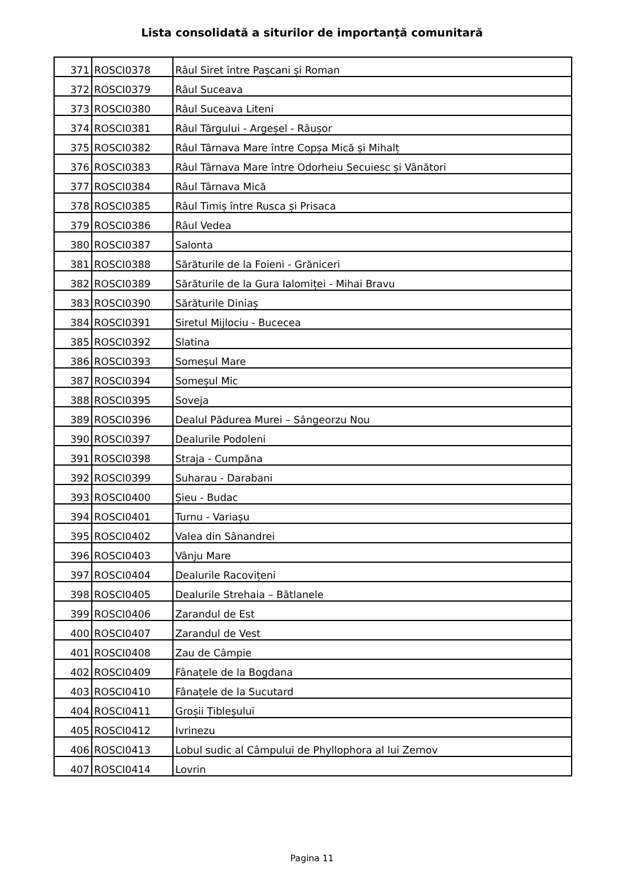Lista consolidată a siturilor de importanţă comunitară
| 371 | ROSCI0378 | Râul Siret între Pașcani și Roman |
| 372 | ROSCI0379 | Râul Suceava |
| 373 | ROSCI0380 | Râul Suceava Liteni |
| 374 | ROSCI0381 | Râul Târgului - Argeșel - Râușor |
| 375 | ROSCI0382 | Râul Târnava Mare între Copșa Mică și Mihalț |
| 376 | ROSCI0383 | Râul Târnava Mare între Odorheiu Secuiesc și Vânători |
| 377 | ROSCI0384 | Râul Târnava Mică |
| 378 | ROSCI0385 | Râul Timiș între Rusca și Prisaca |
| 379 | ROSCI0386 | Râul Vedea |
| 380 | ROSCI0387 | Salonta |
| 381 | ROSCI0388 | Sărăturile de la Foieni - Grăniceri |
| 382 | ROSCI0389 | Sărăturile de la Gura Ialomiței - Mihai Bravu |
| 383 | ROSCI0390 | Sărăturile Diniaș |
| 384 | ROSCI0391 | Siretul Mijlociu - Bucecea |
| 385 | ROSCI0392 | Slatina |
| 386 | ROSCI0393 | Someșul Mare |
| 387 | ROSCI0394 | Someșul Mic |
| 388 | ROSCI0395 | Soveja |
| 389 | ROSCI0396 | Dealul Pădurea Murei – Sângeorzu Nou |
| 390 | ROSCI0397 | Dealurile Podoleni |
| 391 | ROSCI0398 | Straja - Cumpăna |
| 392 | ROSCI0399 | Suharau - Darabani |
| 393 | ROSCI0400 | Șieu - Budac |
| 394 | ROSCI0401 | Turnu - Variașu |
| 395 | ROSCI0402 | Valea din Sânandrei |
| 396 | ROSCI0403 | Vânju Mare |
| 397 | ROSCI0404 | Dealurile Racovițeni |
| 398 | ROSCI0405 | Dealurile Strehaia – Bâtlanele |
| 399 | ROSCI0406 | Zarandul de Est |
| 400 | ROSCI0407 | Zarandul de Vest |
| 401 | ROSCI0408 | Zau de Câmpie |
| 402 | ROSCI0409 | Fânațele de la Bogdana |
| 403 | ROSCI0410 | Fânațele de la Sucutard |
| 404 | ROSCI0411 | Groșii Țibleșului |
| 405 | ROSCI0412 | Ivrinezu |
| 406 | ROSCI0413 | Lobul sudic al Câmpului de Phyllophora al lui Zernov |
| 407 | ROSCI0414 | Lovrin |
Pagina 11